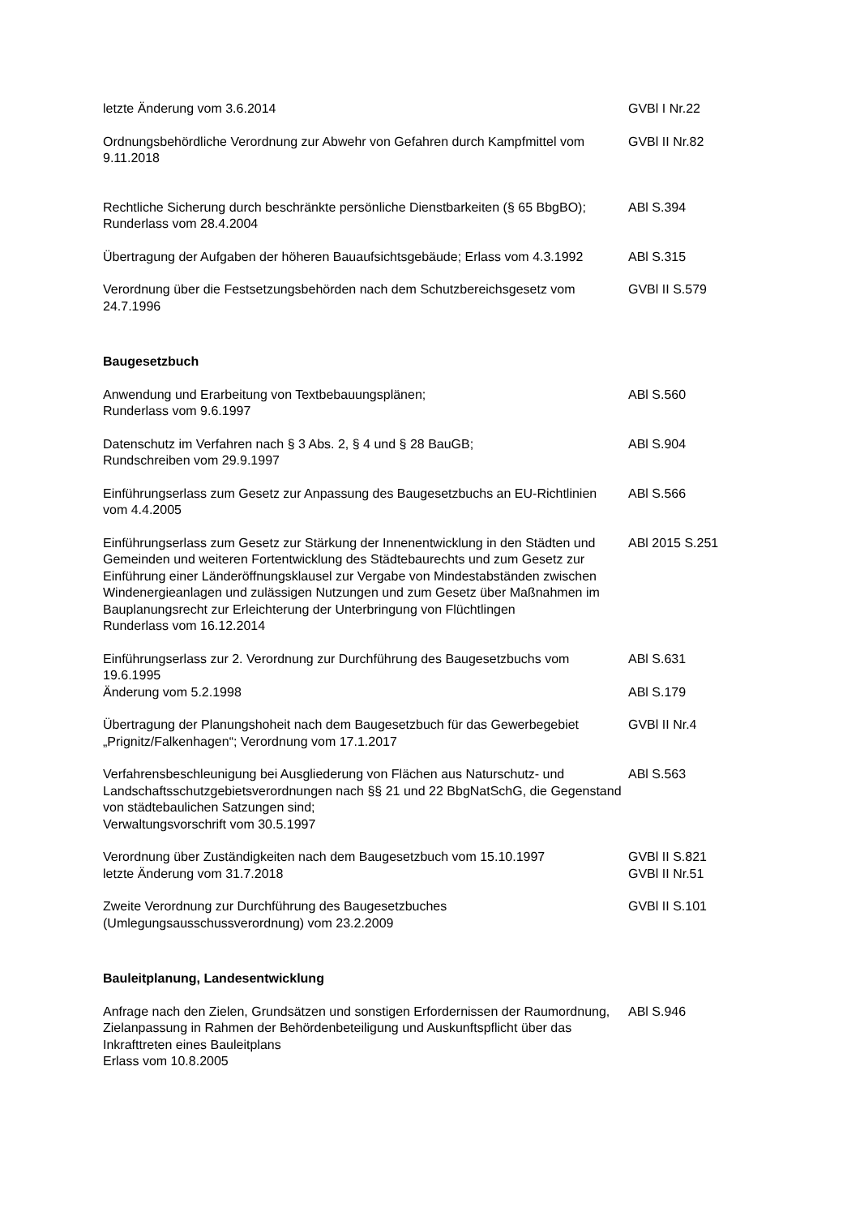| letzte Änderung vom 3.6.2014 | GVBl I Nr.22 |
| Ordnungsbehördliche Verordnung zur Abwehr von Gefahren durch Kampfmittel vom 9.11.2018 | GVBl II Nr.82 |
| Rechtliche Sicherung durch beschränkte persönliche Dienstbarkeiten (§ 65 BbgBO); Runderlass vom 28.4.2004 | ABl S.394 |
| Übertragung der Aufgaben der höheren Bauaufsichtsgebäude; Erlass vom 4.3.1992 | ABl S.315 |
| Verordnung über die Festsetzungsbehörden nach dem Schutzbereichsgesetz vom 24.7.1996 | GVBl II S.579 |
| Baugesetzbuch | |
| Anwendung und Erarbeitung von Textbebauungsplänen; Runderlass vom 9.6.1997 | ABl S.560 |
| Datenschutz im Verfahren nach § 3 Abs. 2, § 4 und § 28 BauGB; Rundschreiben vom 29.9.1997 | ABl S.904 |
| Einführungserlass zum Gesetz zur Anpassung des Baugesetzbuchs an EU-Richtlinien vom 4.4.2005 | ABl S.566 |
| Einführungserlass zum Gesetz zur Stärkung der Innenentwicklung in den Städten und Gemeinden und weiteren Fortentwicklung des Städtebaurechts und zum Gesetz zur Einführung einer Länderöffnungsklausel zur Vergabe von Mindestabständen zwischen Windenergieanlagen und zulässigen Nutzungen und zum Gesetz über Maßnahmen im Bauplanungsrecht zur Erleichterung der Unterbringung von Flüchtlingen Runderlass vom 16.12.2014 | ABl 2015 S.251 |
| Einführungserlass zur 2. Verordnung zur Durchführung des Baugesetzbuchs vom 19.6.1995 Änderung vom 5.2.1998 | ABl S.631 ABl S.179 |
| Übertragung der Planungshoheit nach dem Baugesetzbuch für das Gewerbegebiet „Prignitz/Falkenhagen“; Verordnung vom 17.1.2017 | GVBl II Nr.4 |
| Verfahrensbeschleunigung bei Ausgliederung von Flächen aus Naturschutz- und Landschaftsschutzgebietsverordnungen nach §§ 21 und 22 BbgNatSchG, die Gegenstand von städtebaulichen Satzungen sind; Verwaltungsvorschrift vom 30.5.1997 | ABl S.563 |
| Verordnung über Zuständigkeiten nach dem Baugesetzbuch vom 15.10.1997 letzte Änderung vom 31.7.2018 | GVBl II S.821 GVBl II Nr.51 |
| Zweite Verordnung zur Durchführung des Baugesetzbuches (Umlegungsausschussverordnung) vom 23.2.2009 | GVBl II S.101 |
| Bauleitplanung, Landesentwicklung | |
| Anfrage nach den Zielen, Grundsätzen und sonstigen Erfordernissen der Raumordnung, Zielanpassung in Rahmen der Behördenbeteiligung und Auskunftspflicht über das Inkrafttreten eines Bauleitplans Erlass vom 10.8.2005 | ABl S.946 |